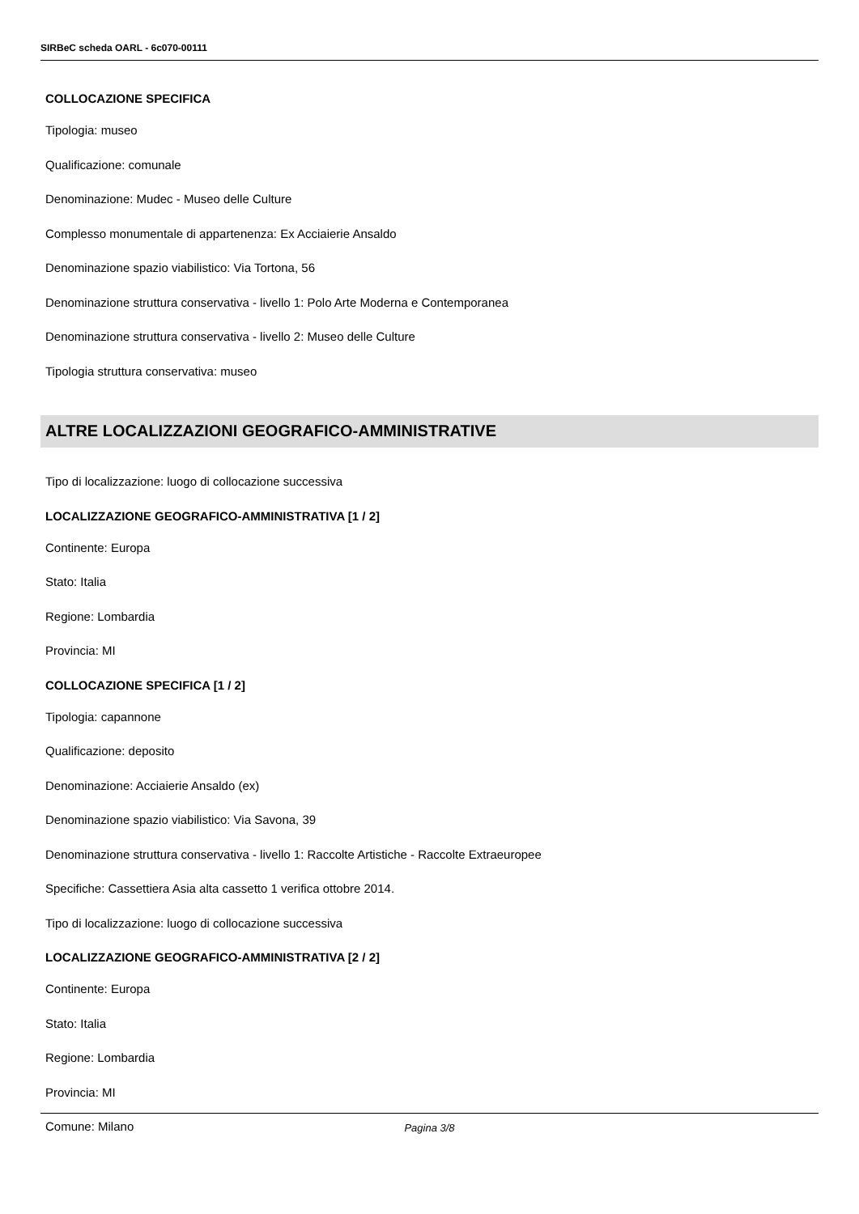SIRBeC scheda OARL - 6c070-00111
COLLOCAZIONE SPECIFICA
Tipologia: museo
Qualificazione: comunale
Denominazione: Mudec - Museo delle Culture
Complesso monumentale di appartenenza: Ex Acciaierie Ansaldo
Denominazione spazio viabilistico: Via Tortona, 56
Denominazione struttura conservativa - livello 1: Polo Arte Moderna e Contemporanea
Denominazione struttura conservativa - livello 2: Museo delle Culture
Tipologia struttura conservativa: museo
ALTRE LOCALIZZAZIONI GEOGRAFICO-AMMINISTRATIVE
Tipo di localizzazione: luogo di collocazione successiva
LOCALIZZAZIONE GEOGRAFICO-AMMINISTRATIVA [1 / 2]
Continente: Europa
Stato: Italia
Regione: Lombardia
Provincia: MI
COLLOCAZIONE SPECIFICA [1 / 2]
Tipologia: capannone
Qualificazione: deposito
Denominazione: Acciaierie Ansaldo (ex)
Denominazione spazio viabilistico: Via Savona, 39
Denominazione struttura conservativa - livello 1: Raccolte Artistiche - Raccolte Extraeuropee
Specifiche: Cassettiera Asia alta cassetto 1 verifica ottobre 2014.
Tipo di localizzazione: luogo di collocazione successiva
LOCALIZZAZIONE GEOGRAFICO-AMMINISTRATIVA [2 / 2]
Continente: Europa
Stato: Italia
Regione: Lombardia
Provincia: MI
Comune: Milano
Pagina 3/8